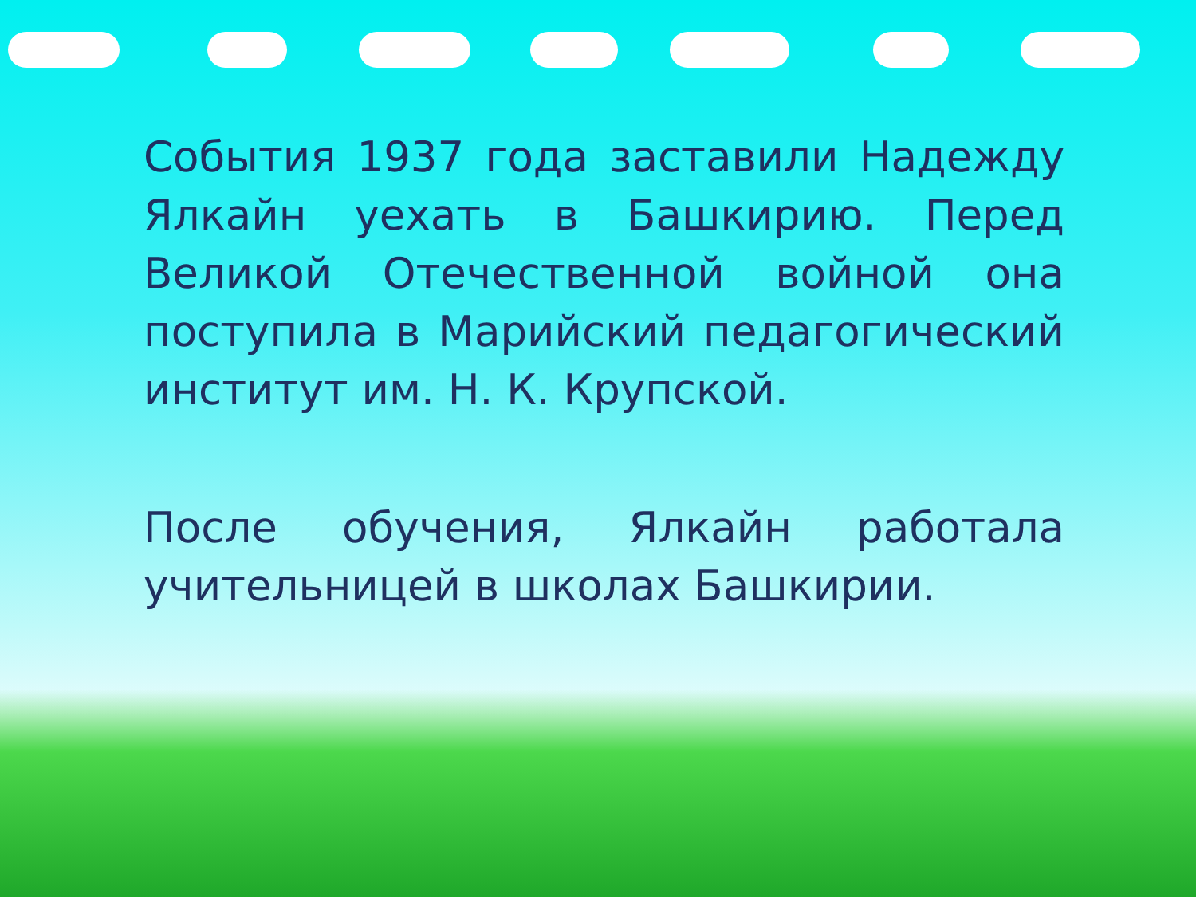События 1937 года заставили Надежду Ялкайн уехать в Башкирию. Перед Великой Отечественной войной она поступила в Марийский педагогический институт им. Н. К. Крупской.
После обучения, Ялкайн работала учительницей в школах Башкирии.